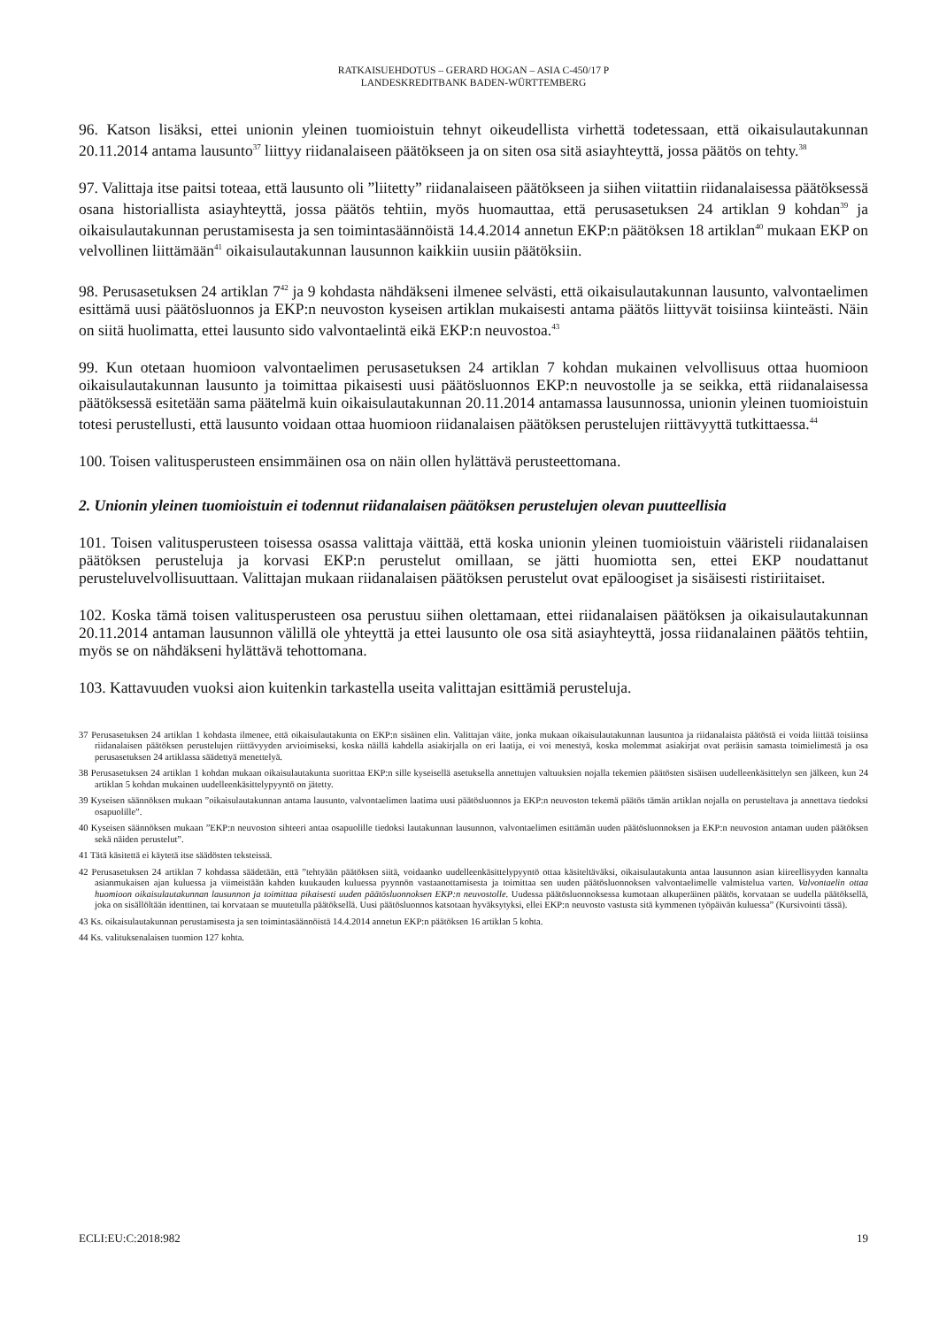RATKAISUEHDOTUS – GERARD HOGAN – ASIA C-450/17 P
LANDESKREDITBANK BADEN-WÜRTTEMBERG
96. Katson lisäksi, ettei unionin yleinen tuomioistuin tehnyt oikeudellista virhettä todetessaan, että oikaisulautakunnan 20.11.2014 antama lausunto<sup>37</sup> liittyy riidanalaiseen päätökseen ja on siten osa sitä asiayhteyttä, jossa päätös on tehty.<sup>38</sup>
97. Valittaja itse paitsi toteaa, että lausunto oli ”liitetty” riidanalaiseen päätökseen ja siihen viitattiin riidanalaisessa päätöksessä osana historiallista asiayhteyttä, jossa päätös tehtiin, myös huomauttaa, että perusasetuksen 24 artiklan 9 kohdan<sup>39</sup> ja oikaisulautakunnan perustamisesta ja sen toimintasäännöistä 14.4.2014 annetun EKP:n päätöksen 18 artiklan<sup>40</sup> mukaan EKP on velvollinen liittämään<sup>41</sup> oikaisulautakunnan lausunnon kaikkiin uusiin päätöksiin.
98. Perusasetuksen 24 artiklan 7<sup>42</sup> ja 9 kohdasta nähdäkseni ilmenee selvästi, että oikaisulautakunnan lausunto, valvontaelimen esittämä uusi päätösluonnos ja EKP:n neuvoston kyseisen artiklan mukaisesti antama päätös liittyvät toisiinsa kiinteästi. Näin on siitä huolimatta, ettei lausunto sido valvontaelintä eikä EKP:n neuvostoa.<sup>43</sup>
99. Kun otetaan huomioon valvontaelimen perusasetuksen 24 artiklan 7 kohdan mukainen velvollisuus ottaa huomioon oikaisulautakunnan lausunto ja toimittaa pikaisesti uusi päätösluonnos EKP:n neuvostolle ja se seikka, että riidanalaisessa päätöksessä esitetään sama päätelmä kuin oikaisulautakunnan 20.11.2014 antamassa lausunnossa, unionin yleinen tuomioistuin totesi perustellusti, että lausunto voidaan ottaa huomioon riidanalaisen päätöksen perustelujen riittävyyttä tutkittaessa.<sup>44</sup>
100. Toisen valitusperusteen ensimmäinen osa on näin ollen hylättävä perusteettomana.
2. Unionin yleinen tuomioistuin ei todennut riidanalaisen päätöksen perustelujen olevan puutteellisia
101. Toisen valitusperusteen toisessa osassa valittaja väittää, että koska unionin yleinen tuomioistuin vääristeli riidanalaisen päätöksen perusteluja ja korvasi EKP:n perustelut omillaan, se jätti huomiotta sen, ettei EKP noudattanut perusteluvelvollisuuttaan. Valittajan mukaan riidanalaisen päätöksen perustelut ovat epäloogiset ja sisäisesti ristiriitaiset.
102. Koska tämä toisen valitusperusteen osa perustuu siihen olettamaan, ettei riidanalaisen päätöksen ja oikaisulautakunnan 20.11.2014 antaman lausunnon välillä ole yhteyttä ja ettei lausunto ole osa sitä asiayhteyttä, jossa riidanalainen päätös tehtiin, myös se on nähdäkseni hylättävä tehottomana.
103. Kattavuuden vuoksi aion kuitenkin tarkastella useita valittajan esittämiä perusteluja.
37 Perusasetuksen 24 artiklan 1 kohdasta ilmenee, että oikaisulautakunta on EKP:n sisäinen elin. Valittajan väite, jonka mukaan oikaisulautakunnan lausuntoa ja riidanalaista päätöstä ei voida liittää toisiinsa riidanalaisen päätöksen perustelujen riittävyyden arvioimiseksi, koska näillä kahdella asiakirjalla on eri laatija, ei voi menestyä, koska molemmat asiakirjat ovat peräisin samasta toimielimestä ja osa perusasetuksen 24 artiklassa säädettyä menettelyä.
38 Perusasetuksen 24 artiklan 1 kohdan mukaan oikaisulautakunta suorittaa EKP:n sille kyseisellä asetuksella annettujen valtuuksien nojalla tekemien päätösten sisäisen uudelleenkäsittelyn sen jälkeen, kun 24 artiklan 5 kohdan mukainen uudelleenkäsittelypyyntö on jätetty.
39 Kyseisen säännöksen mukaan ”oikaisulautakunnan antama lausunto, valvontaelimen laatima uusi päätösluonnos ja EKP:n neuvoston tekemä päätös tämän artiklan nojalla on perusteltava ja annettava tiedoksi osapuolille”.
40 Kyseisen säännöksen mukaan ”EKP:n neuvoston sihteeri antaa osapuolille tiedoksi lautakunnan lausunnon, valvontaelimen esittämän uuden päätösluonnoksen ja EKP:n neuvoston antaman uuden päätöksen sekä näiden perustelut”.
41 Tätä käsitettä ei käytetä itse säädösten teksteissä.
42 Perusasetuksen 24 artiklan 7 kohdassa säädetään, että ”tehtyään päätöksen siitä, voidaanko uudelleenkäsittelypyyntö ottaa käsiteltäväksi, oikaisulautakunta antaa lausunnon asian kiireellisyyden kannalta asianmukaisen ajan kuluessa ja viimeistään kahden kuukauden kuluessa pyynnön vastaanottamisesta ja toimittaa sen uuden päätösluonnoksen valvontaelimelle valmistelua varten. Valvontaelin ottaa huomioon oikaisulautakunnan lausunnon ja toimittaa pikaisesti uuden päätösluonnoksen EKP:n neuvostolle. Uudessa päätösluonnoksessa kumotaan alkuperäinen päätös, korvataan se uudella päätöksellä, joka on sisällöltään identtinen, tai korvataan se muutetulla päätöksellä. Uusi päätösluonnos katsotaan hyväksytyksi, ellei EKP:n neuvosto vastusta sitä kymmenen työpäivän kuluessa” (Kursivointi tässä).
43 Ks. oikaisulautakunnan perustamisesta ja sen toimintasäännöistä 14.4.2014 annetun EKP:n päätöksen 16 artiklan 5 kohta.
44 Ks. valituksenalaisen tuomion 127 kohta.
ECLI:EU:C:2018:982 19